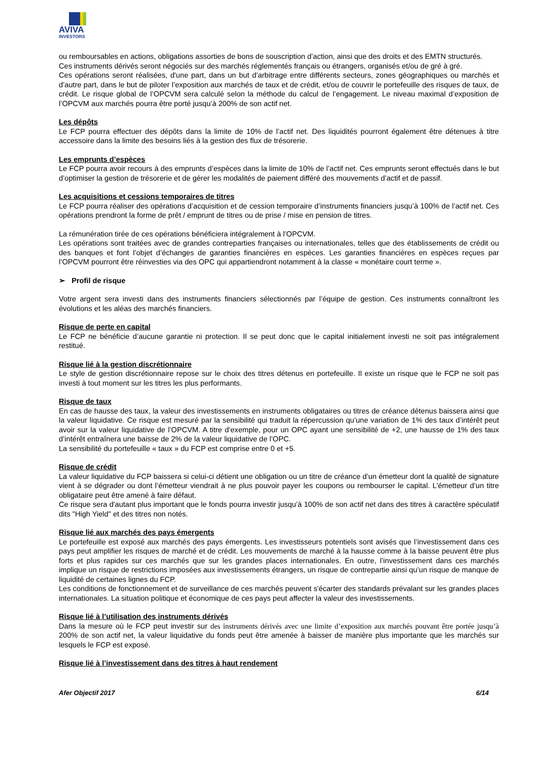AVIVA
INVESTORS
ou remboursables en actions, obligations assorties de bons de souscription d’action, ainsi que des droits et des EMTN structurés.
Ces instruments dérivés seront négociés sur des marchés réglementés français ou étrangers, organisés et/ou de gré à gré.
Ces opérations seront réalisées, d'une part, dans un but d’arbitrage entre différents secteurs, zones géographiques ou marchés et d’autre part, dans le but de piloter l’exposition aux marchés de taux et de crédit, et/ou de couvrir le portefeuille des risques de taux, de crédit. Le risque global de l’OPCVM sera calculé selon la méthode du calcul de l’engagement. Le niveau maximal d’exposition de l’OPCVM aux marchés pourra être porté jusqu’à 200% de son actif net.
Les dépôts
Le FCP pourra effectuer des dépôts dans la limite de 10% de l’actif net. Des liquidités pourront également être détenues à titre accessoire dans la limite des besoins liés à la gestion des flux de trésorerie.
Les emprunts d’espèces
Le FCP pourra avoir recours à des emprunts d’espèces dans la limite de 10% de l’actif net. Ces emprunts seront effectués dans le but d’optimiser la gestion de trésorerie et de gérer les modalités de paiement différé des mouvements d’actif et de passif.
Les acquisitions et cessions temporaires de titres
Le FCP pourra réaliser des opérations d’acquisition et de cession temporaire d’instruments financiers jusqu’à 100% de l’actif net. Ces opérations prendront la forme de prêt / emprunt de titres ou de prise / mise en pension de titres.
La rémunération tirée de ces opérations bénéficiera intégralement à l’OPCVM.
Les opérations sont traitées avec de grandes contreparties françaises ou internationales, telles que des établissements de crédit ou des banques et font l’objet d’échanges de garanties financières en espèces. Les garanties financières en espèces reçues par l’OPCVM pourront être réinvesties via des OPC qui appartiendront notamment à la classe « monétaire court terme ».
➢ Profil de risque
Votre argent sera investi dans des instruments financiers sélectionnés par l’équipe de gestion. Ces instruments connaîtront les évolutions et les aléas des marchés financiers.
Risque de perte en capital
Le FCP ne bénéficie d’aucune garantie ni protection. Il se peut donc que le capital initialement investi ne soit pas intégralement restitué.
Risque lié à la gestion discrétionnaire
Le style de gestion discrétionnaire repose sur le choix des titres détenus en portefeuille. Il existe un risque que le FCP ne soit pas investi à tout moment sur les titres les plus performants.
Risque de taux
En cas de hausse des taux, la valeur des investissements en instruments obligataires ou titres de créance détenus baissera ainsi que la valeur liquidative. Ce risque est mesuré par la sensibilité qui traduit la répercussion qu’une variation de 1% des taux d’intérêt peut avoir sur la valeur liquidative de l’OPCVM. A titre d’exemple, pour un OPC ayant une sensibilité de +2, une hausse de 1% des taux d’intérêt entraînera une baisse de 2% de la valeur liquidative de l’OPC.
La sensibilité du portefeuille « taux » du FCP est comprise entre 0 et +5.
Risque de crédit
La valeur liquidative du FCP baissera si celui-ci détient une obligation ou un titre de créance d’un émetteur dont la qualité de signature vient à se dégrader ou dont l’émetteur viendrait à ne plus pouvoir payer les coupons ou rembourser le capital. L’émetteur d’un titre obligataire peut être amené à faire défaut.
Ce risque sera d'autant plus important que le fonds pourra investir jusqu’à 100% de son actif net dans des titres à caractère spéculatif dits "High Yield" et des titres non notés.
Risque lié aux marchés des pays émergents
Le portefeuille est exposé aux marchés des pays émergents. Les investisseurs potentiels sont avisés que l’investissement dans ces pays peut amplifier les risques de marché et de crédit. Les mouvements de marché à la hausse comme à la baisse peuvent être plus forts et plus rapides sur ces marchés que sur les grandes places internationales. En outre, l’investissement dans ces marchés implique un risque de restrictions imposées aux investissements étrangers, un risque de contrepartie ainsi qu’un risque de manque de liquidité de certaines lignes du FCP.
Les conditions de fonctionnement et de surveillance de ces marchés peuvent s'écarter des standards prévalant sur les grandes places internationales. La situation politique et économique de ces pays peut affecter la valeur des investissements.
Risque lié à l’utilisation des instruments dérivés
Dans la mesure où le FCP peut investir sur des instruments dérivés avec une limite d’exposition aux marchés pouvant être portée jusqu’à 200% de son actif net, la valeur liquidative du fonds peut être amenée à baisser de manière plus importante que les marchés sur lesquels le FCP est exposé.
Risque lié à l’investissement dans des titres à haut rendement
Afer Objectif 2017 6/14